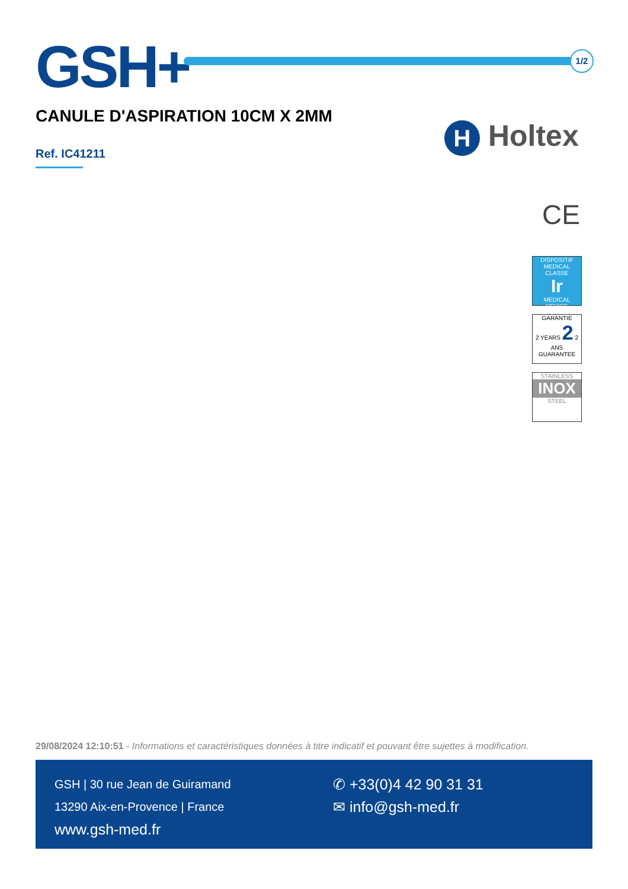GSH+ 1/2
CANULE D'ASPIRATION 10CM X 2MM
Ref. IC41211
H Holtex
CE
DISPOSITIF MEDICAL
CLASSE
Ir
MEDICAL DEVICE
GARANTIE
2 YEARS 2 2 ANS
GUARANTEE
STAINLESS
INOX
STEEL
29/08/2024 12:10:51 - Informations et caractéristiques données à titre indicatif et pouvant être sujettes à modification.
GSH | 30 rue Jean de Guiramand
13290 Aix-en-Provence | France
www.gsh-med.fr
✆ +33(0)4 42 90 31 31
✉ info@gsh-med.fr